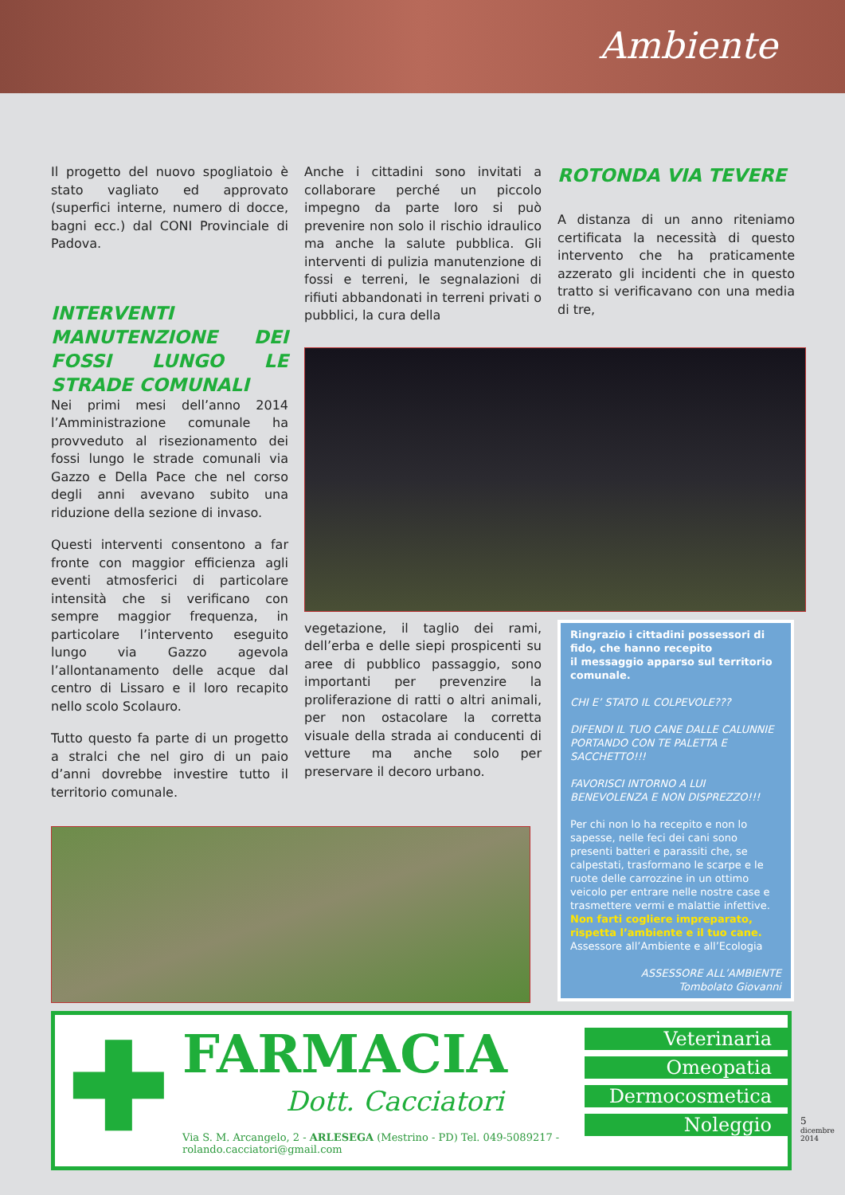Ambiente
Il progetto del nuovo spogliatoio è stato vagliato ed approvato (superfici interne, numero di docce, bagni ecc.) dal CONI Provinciale di Padova.
INTERVENTI MANUTENZIONE DEI FOSSI LUNGO LE STRADE COMUNALI
Nei primi mesi dell’anno 2014 l’Amministrazione comunale ha provveduto al risezionamento dei fossi lungo le strade comunali via Gazzo e Della Pace che nel corso degli anni avevano subito una riduzione della sezione di invaso.
Questi interventi consentono a far fronte con maggior efficienza agli eventi atmosferici di particolare intensità che si verificano con sempre maggior frequenza, in particolare l’intervento eseguito lungo via Gazzo agevola l’allontanamento delle acque dal centro di Lissaro e il loro recapito nello scolo Scolauro.
Tutto questo fa parte di un progetto a stralci che nel giro di un paio d’anni dovrebbe investire tutto il territorio comunale.
Anche i cittadini sono invitati a collaborare perché un piccolo impegno da parte loro si può prevenire non solo il rischio idraulico ma anche la salute pubblica. Gli interventi di pulizia manutenzione di fossi e terreni, le segnalazioni di rifiuti abbandonati in terreni privati o pubblici, la cura della
ROTONDA VIA TEVERE
A distanza di un anno riteniamo certificata la necessità di questo intervento che ha praticamente azzerato gli incidenti che in questo tratto si verificavano con una media di tre,
vegetazione, il taglio dei rami, dell’erba e delle siepi prospicenti su aree di pubblico passaggio, sono importanti per prevenzire la proliferazione di ratti o altri animali, per non ostacolare la corretta visuale della strada ai conducenti di vetture ma anche solo per preservare il decoro urbano.
Ringrazio i cittadini possessori di fido, che hanno recepito
il messaggio apparso sul territorio comunale.
CHI E’ STATO IL COLPEVOLE???
DIFENDI IL TUO CANE DALLE CALUNNIE PORTANDO CON TE PALETTA E SACCHETTO!!!
FAVORISCI INTORNO A LUI BENEVOLENZA E NON DISPREZZO!!!
Per chi non lo ha recepito e non lo sapesse, nelle feci dei cani sono presenti batteri e parassiti che, se calpestati, trasformano le scarpe e le ruote delle carrozzine in un ottimo veicolo per entrare nelle nostre case e trasmettere vermi e malattie infettive.
Non farti cogliere impreparato, rispetta l’ambiente e il tuo cane.
Assessore all’Ambiente e all’Ecologia
ASSESSORE ALL’AMBIENTE
Tombolato Giovanni
✚
FARMACIA
Dott. Cacciatori
Via S. M. Arcangelo, 2 - ARLESEGA (Mestrino - PD) Tel. 049-5089217 - rolando.cacciatori@gmail.com
Veterinaria
Omeopatia
Dermocosmetica
Noleggio
5
dicembre
2014